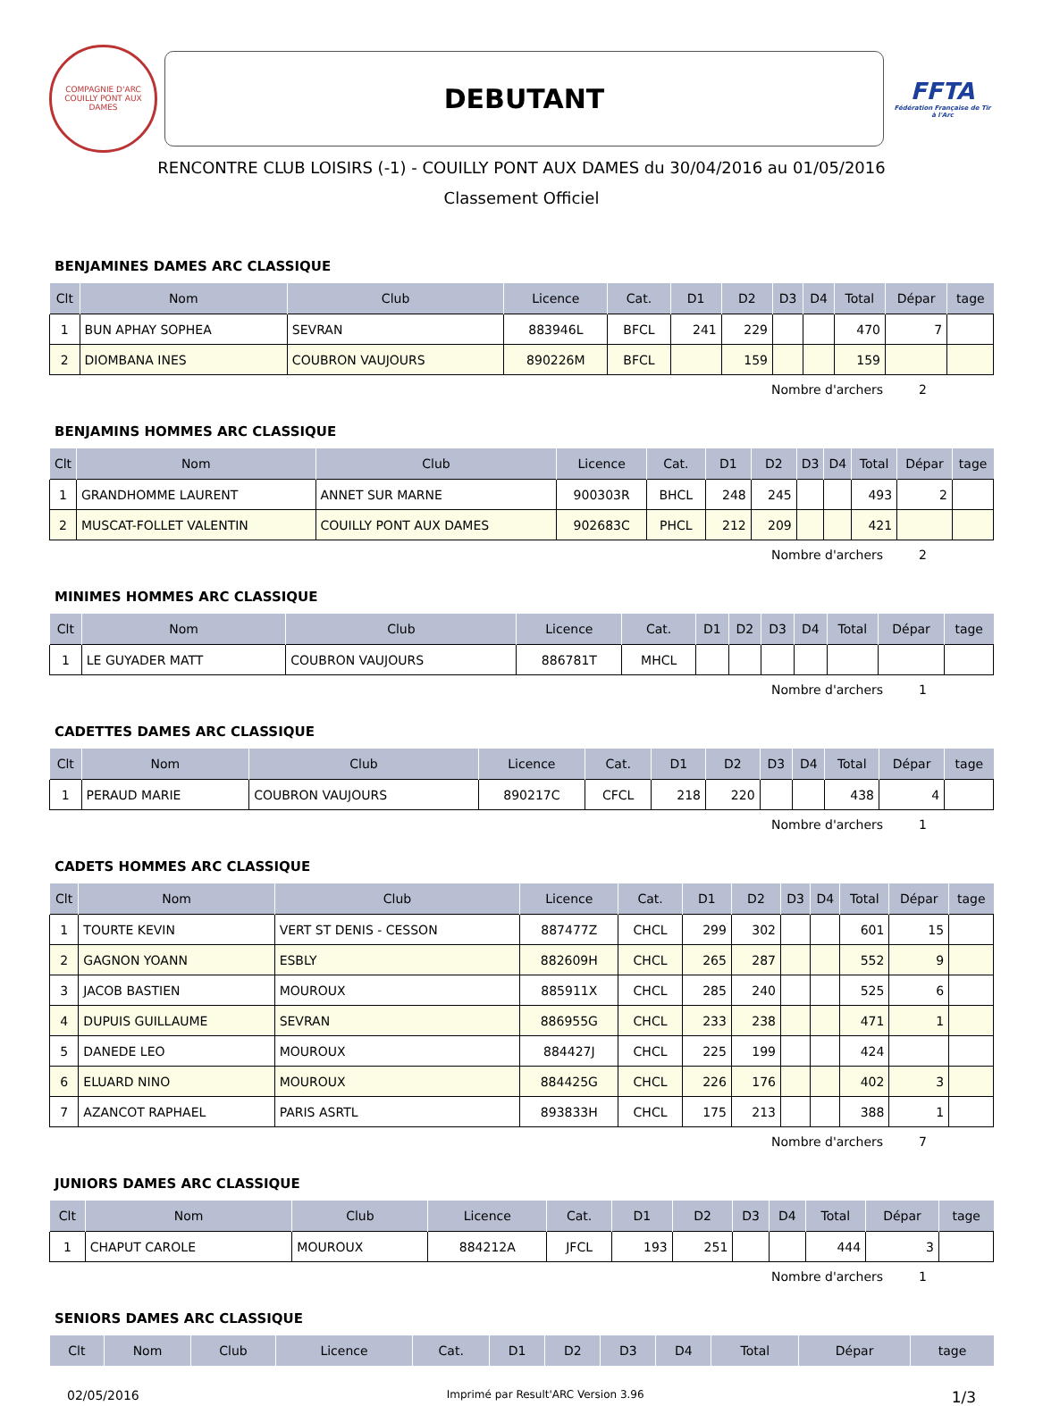COMPAGNIE D'ARC
COUILLY PONT AUX DAMES
DEBUTANT
FFTA
Fédération Française de Tir à l'Arc
RENCONTRE CLUB LOISIRS (-1) - COUILLY PONT AUX DAMES du 30/04/2016 au 01/05/2016
Classement Officiel
BENJAMINES DAMES ARC CLASSIQUE
| Clt | Nom | Club | Licence | Cat. | D1 | D2 | D3 | D4 | Total | Dépar | tage |
| --- | --- | --- | --- | --- | --- | --- | --- | --- | --- | --- | --- |
| 1 | BUN APHAY SOPHEA | SEVRAN | 883946L | BFCL | 241 | 229 | | | 470 | 7 | |
| 2 | DIOMBANA INES | COUBRON VAUJOURS | 890226M | BFCL | | 159 | | | 159 | | |
Nombre d'archers 2
BENJAMINS HOMMES ARC CLASSIQUE
| Clt | Nom | Club | Licence | Cat. | D1 | D2 | D3 | D4 | Total | Dépar | tage |
| --- | --- | --- | --- | --- | --- | --- | --- | --- | --- | --- | --- |
| 1 | GRANDHOMME LAURENT | ANNET SUR MARNE | 900303R | BHCL | 248 | 245 | | | 493 | 2 | |
| 2 | MUSCAT-FOLLET VALENTIN | COUILLY PONT AUX DAMES | 902683C | PHCL | 212 | 209 | | | 421 | | |
Nombre d'archers 2
MINIMES HOMMES ARC CLASSIQUE
| Clt | Nom | Club | Licence | Cat. | D1 | D2 | D3 | D4 | Total | Dépar | tage |
| --- | --- | --- | --- | --- | --- | --- | --- | --- | --- | --- | --- |
| 1 | LE GUYADER MATT | COUBRON VAUJOURS | 886781T | MHCL | | | | | | | |
Nombre d'archers 1
CADETTES DAMES ARC CLASSIQUE
| Clt | Nom | Club | Licence | Cat. | D1 | D2 | D3 | D4 | Total | Dépar | tage |
| --- | --- | --- | --- | --- | --- | --- | --- | --- | --- | --- | --- |
| 1 | PERAUD MARIE | COUBRON VAUJOURS | 890217C | CFCL | 218 | 220 | | | 438 | 4 | |
Nombre d'archers 1
CADETS HOMMES ARC CLASSIQUE
| Clt | Nom | Club | Licence | Cat. | D1 | D2 | D3 | D4 | Total | Dépar | tage |
| --- | --- | --- | --- | --- | --- | --- | --- | --- | --- | --- | --- |
| 1 | TOURTE KEVIN | VERT ST DENIS - CESSON | 887477Z | CHCL | 299 | 302 | | | 601 | 15 | |
| 2 | GAGNON YOANN | ESBLY | 882609H | CHCL | 265 | 287 | | | 552 | 9 | |
| 3 | JACOB BASTIEN | MOUROUX | 885911X | CHCL | 285 | 240 | | | 525 | 6 | |
| 4 | DUPUIS GUILLAUME | SEVRAN | 886955G | CHCL | 233 | 238 | | | 471 | 1 | |
| 5 | DANEDE LEO | MOUROUX | 884427J | CHCL | 225 | 199 | | | 424 | | |
| 6 | ELUARD NINO | MOUROUX | 884425G | CHCL | 226 | 176 | | | 402 | 3 | |
| 7 | AZANCOT RAPHAEL | PARIS ASRTL | 893833H | CHCL | 175 | 213 | | | 388 | 1 | |
Nombre d'archers 7
JUNIORS DAMES ARC CLASSIQUE
| Clt | Nom | Club | Licence | Cat. | D1 | D2 | D3 | D4 | Total | Dépar | tage |
| --- | --- | --- | --- | --- | --- | --- | --- | --- | --- | --- | --- |
| 1 | CHAPUT CAROLE | MOUROUX | 884212A | JFCL | 193 | 251 | | | 444 | 3 | |
Nombre d'archers 1
SENIORS DAMES ARC CLASSIQUE
| Clt | Nom | Club | Licence | Cat. | D1 | D2 | D3 | D4 | Total | Dépar | tage |
| --- | --- | --- | --- | --- | --- | --- | --- | --- | --- | --- | --- |
02/05/2016 Imprimé par Result'ARC Version 3.96 1/3